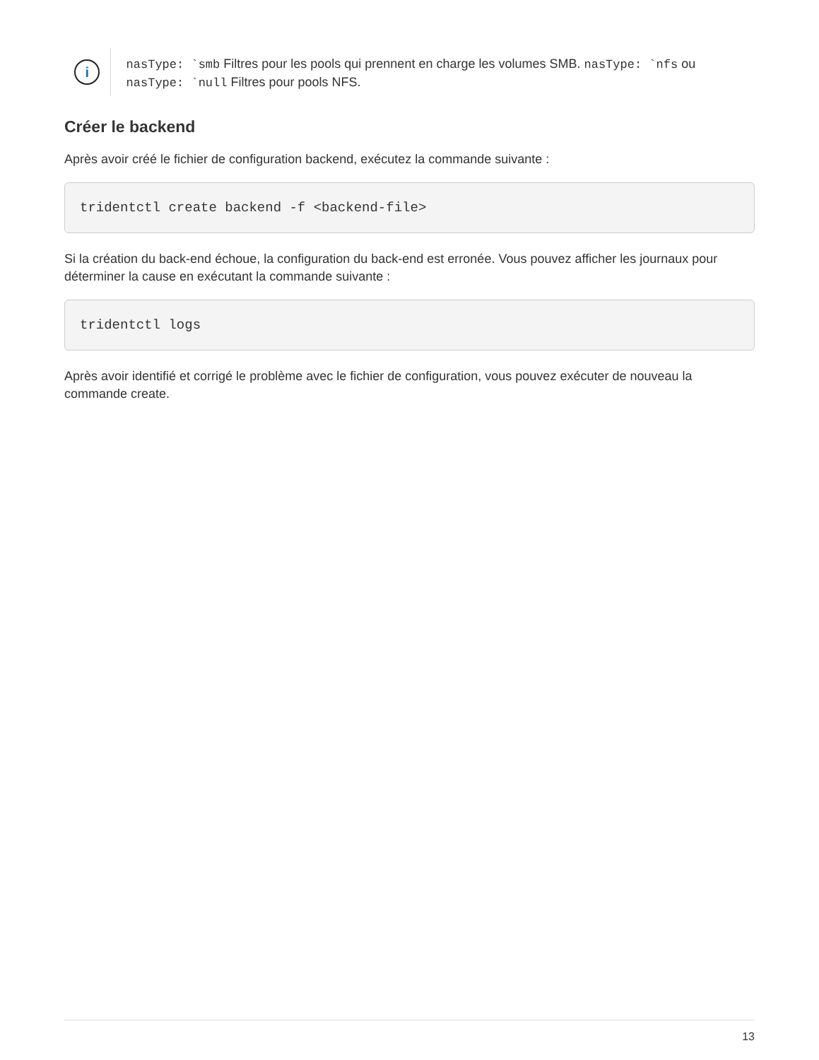i
nasType: `smb Filtres pour les pools qui prennent en charge les volumes SMB. nasType: `nfs ou nasType: `null Filtres pour pools NFS.
Créer le backend
Après avoir créé le fichier de configuration backend, exécutez la commande suivante :
tridentctl create backend -f <backend-file>
Si la création du back-end échoue, la configuration du back-end est erronée. Vous pouvez afficher les journaux pour déterminer la cause en exécutant la commande suivante :
tridentctl logs
Après avoir identifié et corrigé le problème avec le fichier de configuration, vous pouvez exécuter de nouveau la commande create.
13